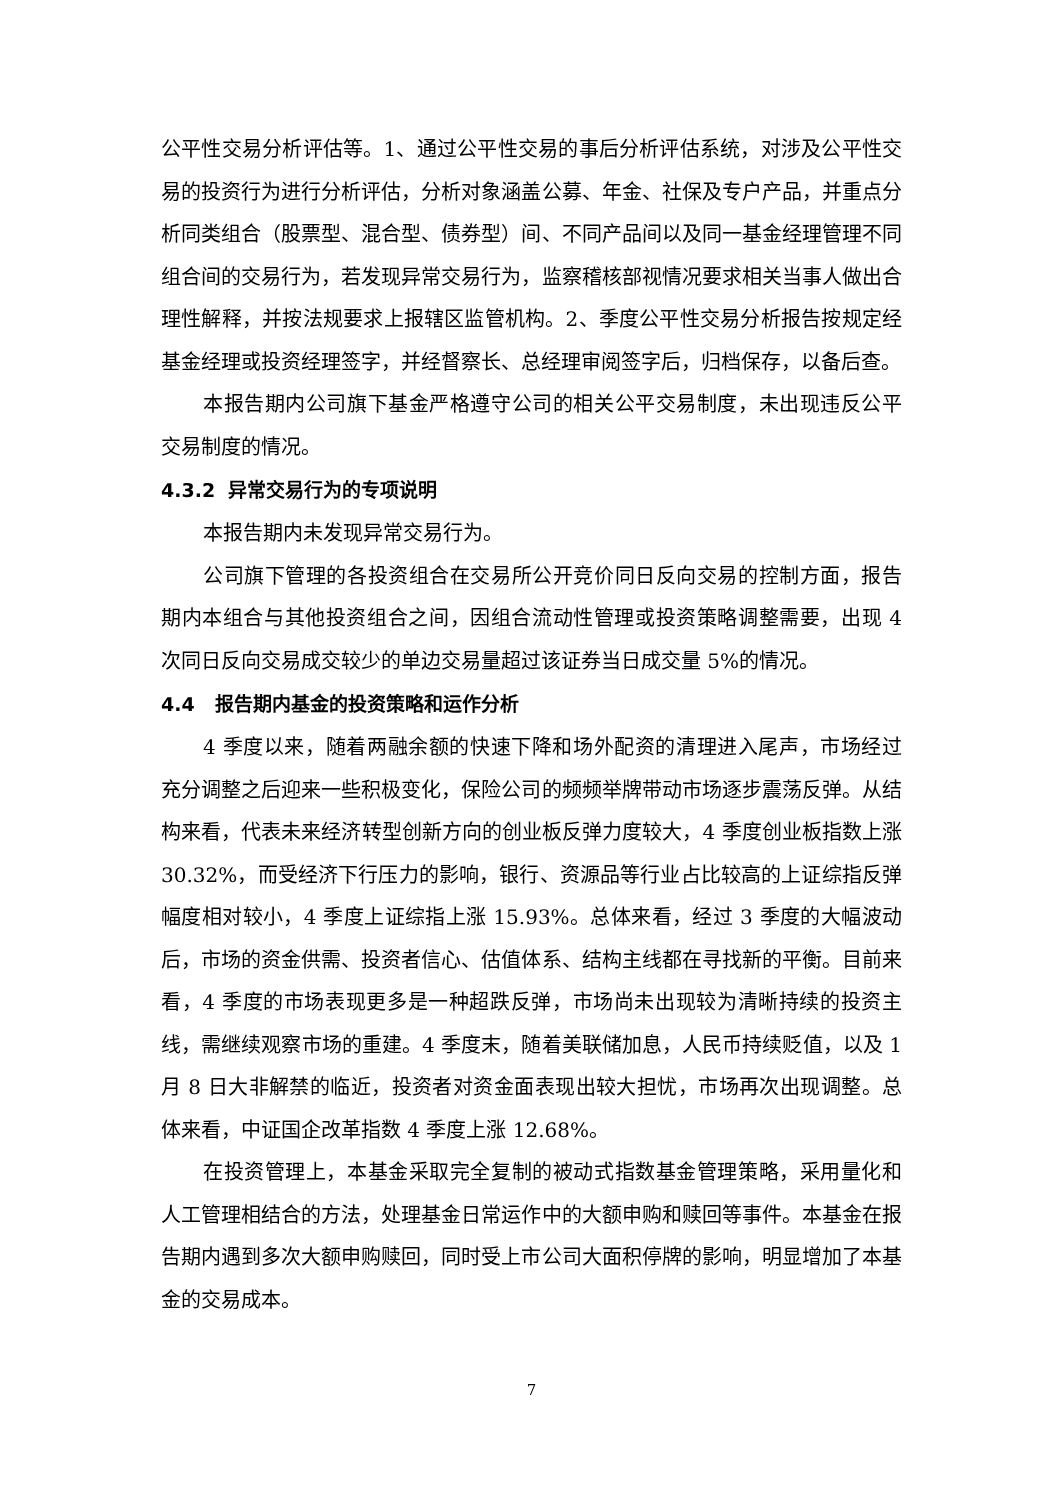公平性交易分析评估等。1、通过公平性交易的事后分析评估系统，对涉及公平性交易的投资行为进行分析评估，分析对象涵盖公募、年金、社保及专户产品，并重点分析同类组合（股票型、混合型、债券型）间、不同产品间以及同一基金经理管理不同组合间的交易行为，若发现异常交易行为，监察稽核部视情况要求相关当事人做出合理性解释，并按法规要求上报辖区监管机构。2、季度公平性交易分析报告按规定经基金经理或投资经理签字，并经督察长、总经理审阅签字后，归档保存，以备后查。
本报告期内公司旗下基金严格遵守公司的相关公平交易制度，未出现违反公平交易制度的情况。
4.3.2 异常交易行为的专项说明
本报告期内未发现异常交易行为。
公司旗下管理的各投资组合在交易所公开竞价同日反向交易的控制方面，报告期内本组合与其他投资组合之间，因组合流动性管理或投资策略调整需要，出现 4 次同日反向交易成交较少的单边交易量超过该证券当日成交量 5%的情况。
4.4 报告期内基金的投资策略和运作分析
4 季度以来，随着两融余额的快速下降和场外配资的清理进入尾声，市场经过充分调整之后迎来一些积极变化，保险公司的频频举牌带动市场逐步震荡反弹。从结构来看，代表未来经济转型创新方向的创业板反弹力度较大，4 季度创业板指数上涨 30.32%，而受经济下行压力的影响，银行、资源品等行业占比较高的上证综指反弹幅度相对较小，4 季度上证综指上涨 15.93%。总体来看，经过 3 季度的大幅波动后，市场的资金供需、投资者信心、估值体系、结构主线都在寻找新的平衡。目前来看，4 季度的市场表现更多是一种超跌反弹，市场尚未出现较为清晰持续的投资主线，需继续观察市场的重建。4 季度末，随着美联储加息，人民币持续贬值，以及 1 月 8 日大非解禁的临近，投资者对资金面表现出较大担忧，市场再次出现调整。总体来看，中证国企改革指数 4 季度上涨 12.68%。
在投资管理上，本基金采取完全复制的被动式指数基金管理策略，采用量化和人工管理相结合的方法，处理基金日常运作中的大额申购和赎回等事件。本基金在报告期内遇到多次大额申购赎回，同时受上市公司大面积停牌的影响，明显增加了本基金的交易成本。
7